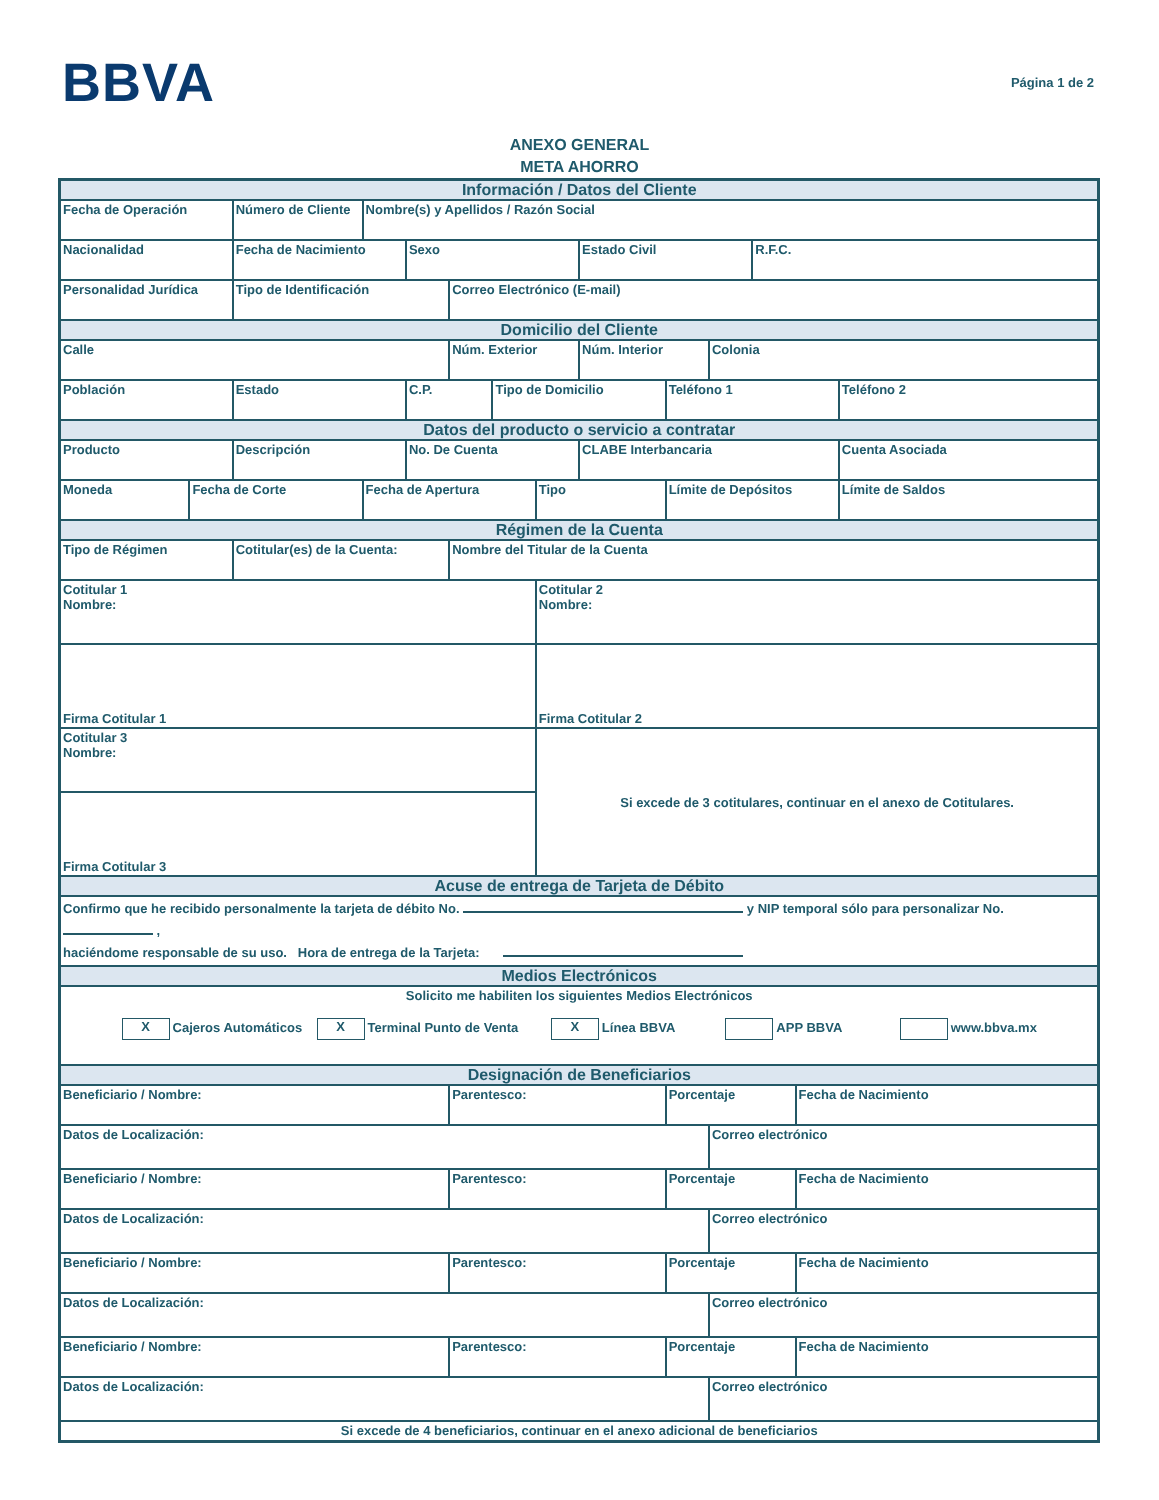BBVA
Página 1 de 2
ANEXO GENERAL
META AHORRO
| Información / Datos del Cliente | | | | | | | | | | | | | |
| Fecha de Operación | | Número de Cliente | Nombre(s) y Apellidos / Razón Social | | | | | | | | | | |
| Nacionalidad | | Fecha de Nacimiento | | Sexo | | | | Estado Civil | | | R.F.C. | | |
| Personalidad Jurídica | | Tipo de Identificación | | | Correo Electrónico (E-mail) | | | | | | | | |
| Domicilio del Cliente | | | | | | | | | | | | | |
| Calle | | | | | Núm. Exterior | | | Núm. Interior | | Colonia | | | |
| Población | | Estado | | C.P. | | Tipo de Domicilio | | | Teléfono 1 | | | | Teléfono 2 |
| Datos del producto o servicio a contratar | | | | | | | | | | | | | |
| Producto | | Descripción | | No. De Cuenta | | | | CLABE Interbancaria | | | | | Cuenta Asociada |
| Moneda | Fecha de Corte | | Fecha de Apertura | | | | Tipo | | Límite de Depósitos | | | | Límite de Saldos |
| Régimen de la Cuenta | | | | | | | | | | | | | |
| Tipo de Régimen | | Cotitular(es) de la Cuenta: | | | Nombre del Titular de la Cuenta | | | | | | | | |
| Cotitular 1 Nombre: | | | | | | | Cotitular 2 Nombre: | | | | | | |
| Firma Cotitular 1 | | | | | | | Firma Cotitular 2 | | | | | | |
| Cotitular 3 Nombre: | | | | | | | Si excede de 3 cotitulares, continuar en el anexo de Cotitulares. | | | | | | |
| Firma Cotitular 3 | | | | | | | | | | | | | |
| Acuse de entrega de Tarjeta de Débito | | | | | | | | | | | | | |
| Confirmo que he recibido personalmente la tarjeta de débito No. y NIP temporal sólo para personalizar No. , haciéndome responsable de su uso. Hora de entrega de la Tarjeta: | | | | | | | | | | | | | |
| Medios Electrónicos | | | | | | | | | | | | | |
| Solicito me habiliten los siguientes Medios Electrónicos X Cajeros Automáticos X Terminal Punto de Venta X Línea BBVA APP BBVA www.bbva.mx | | | | | | | | | | | | | |
| Designación de Beneficiarios | | | | | | | | | | | | | |
| Beneficiario / Nombre: | | | | | Parentesco: | | | | Porcentaje | | | Fecha de Nacimiento | |
| Datos de Localización: | | | | | | | | | | Correo electrónico | | | |
| Beneficiario / Nombre: | | | | | Parentesco: | | | | Porcentaje | | | Fecha de Nacimiento | |
| Datos de Localización: | | | | | | | | | | Correo electrónico | | | |
| Beneficiario / Nombre: | | | | | Parentesco: | | | | Porcentaje | | | Fecha de Nacimiento | |
| Datos de Localización: | | | | | | | | | | Correo electrónico | | | |
| Beneficiario / Nombre: | | | | | Parentesco: | | | | Porcentaje | | | Fecha de Nacimiento | |
| Datos de Localización: | | | | | | | | | | Correo electrónico | | | |
| Si excede de 4 beneficiarios, continuar en el anexo adicional de beneficiarios | | | | | | | | | | | | | |